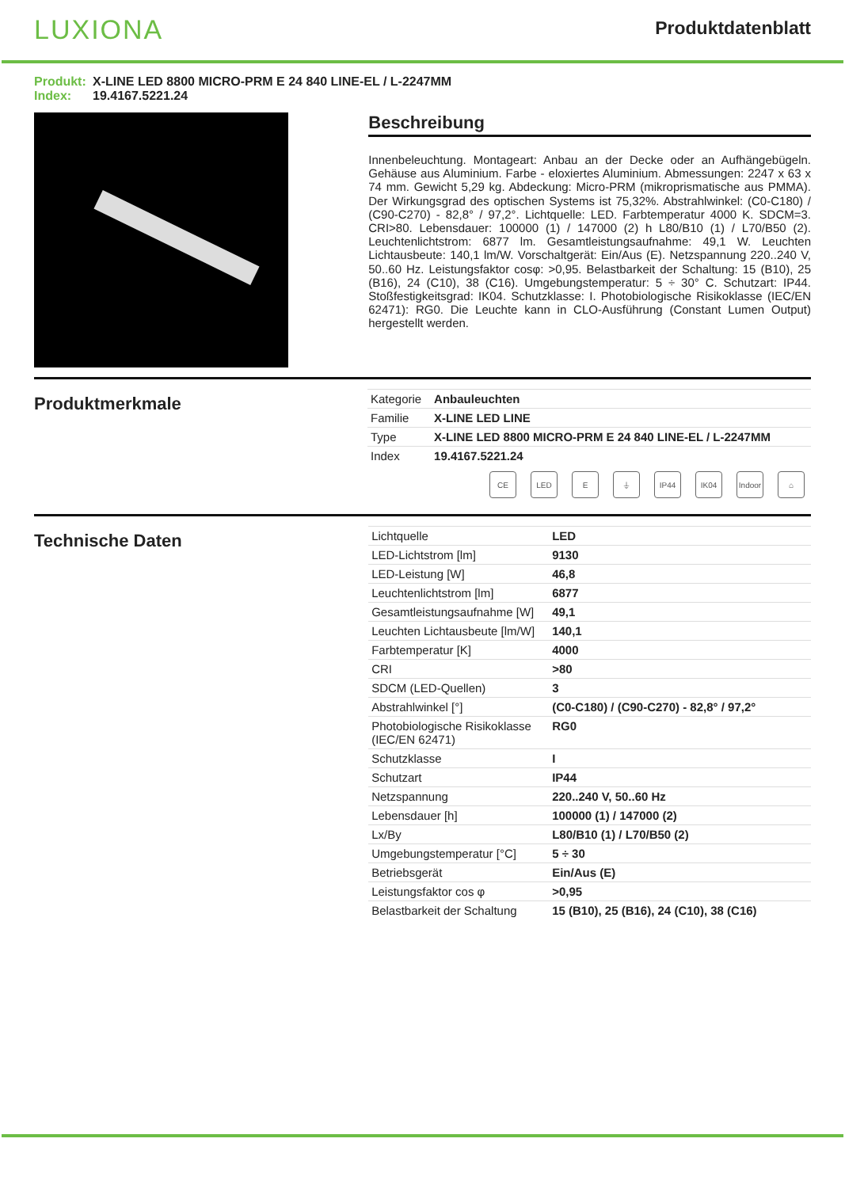LUXIONA
Produktdatenblatt
Produkt: X-LINE LED 8800 MICRO-PRM E 24 840 LINE-EL / L-2247MM
Index: 19.4167.5221.24
Beschreibung
Innenbeleuchtung. Montageart: Anbau an der Decke oder an Aufhängebügeln. Gehäuse aus Aluminium. Farbe - eloxiertes Aluminium. Abmessungen: 2247 x 63 x 74 mm. Gewicht 5,29 kg. Abdeckung: Micro-PRM (mikroprismatische aus PMMA). Der Wirkungsgrad des optischen Systems ist 75,32%. Abstrahlwinkel: (C0-C180) / (C90-C270) - 82,8° / 97,2°. Lichtquelle: LED. Farbtemperatur 4000 K. SDCM=3. CRI>80. Lebensdauer: 100000 (1) / 147000 (2) h L80/B10 (1) / L70/B50 (2). Leuchtenlichtstrom: 6877 lm. Gesamtleistungsaufnahme: 49,1 W. Leuchten Lichtausbeute: 140,1 lm/W. Vorschaltgerät: Ein/Aus (E). Netzspannung 220..240 V, 50..60 Hz. Leistungsfaktor cosφ: >0,95. Belastbarkeit der Schaltung: 15 (B10), 25 (B16), 24 (C10), 38 (C16). Umgebungstemperatur: 5 ÷ 30° C. Schutzart: IP44. Stoßfestigkeitsgrad: IK04. Schutzklasse: I. Photobiologische Risikoklasse (IEC/EN 62471): RG0. Die Leuchte kann in CLO-Ausführung (Constant Lumen Output) hergestellt werden.
Produktmerkmale
| Kategorie | Anbauleuchten |
| Familie | X-LINE LED LINE |
| Type | X-LINE LED 8800 MICRO-PRM E 24 840 LINE-EL / L-2247MM |
| Index | 19.4167.5221.24 |
CE LED E ⏚ IP44 IK04 Indoor
⌂
Technische Daten
| Lichtquelle | LED |
| LED-Lichtstrom [lm] | 9130 |
| LED-Leistung [W] | 46,8 |
| Leuchtenlichtstrom [lm] | 6877 |
| Gesamtleistungsaufnahme [W] | 49,1 |
| Leuchten Lichtausbeute [lm/W] | 140,1 |
| Farbtemperatur [K] | 4000 |
| CRI | >80 |
| SDCM (LED-Quellen) | 3 |
| Abstrahlwinkel [°] | (C0-C180) / (C90-C270) - 82,8° / 97,2° |
| Photobiologische Risikoklasse (IEC/EN 62471) | RG0 |
| Schutzklasse | I |
| Schutzart | IP44 |
| Netzspannung | 220..240 V, 50..60 Hz |
| Lebensdauer [h] | 100000 (1) / 147000 (2) |
| Lx/By | L80/B10 (1) / L70/B50 (2) |
| Umgebungstemperatur [°C] | 5 ÷ 30 |
| Betriebsgerät | Ein/Aus (E) |
| Leistungsfaktor cos φ | >0,95 |
| Belastbarkeit der Schaltung | 15 (B10), 25 (B16), 24 (C10), 38 (C16) |